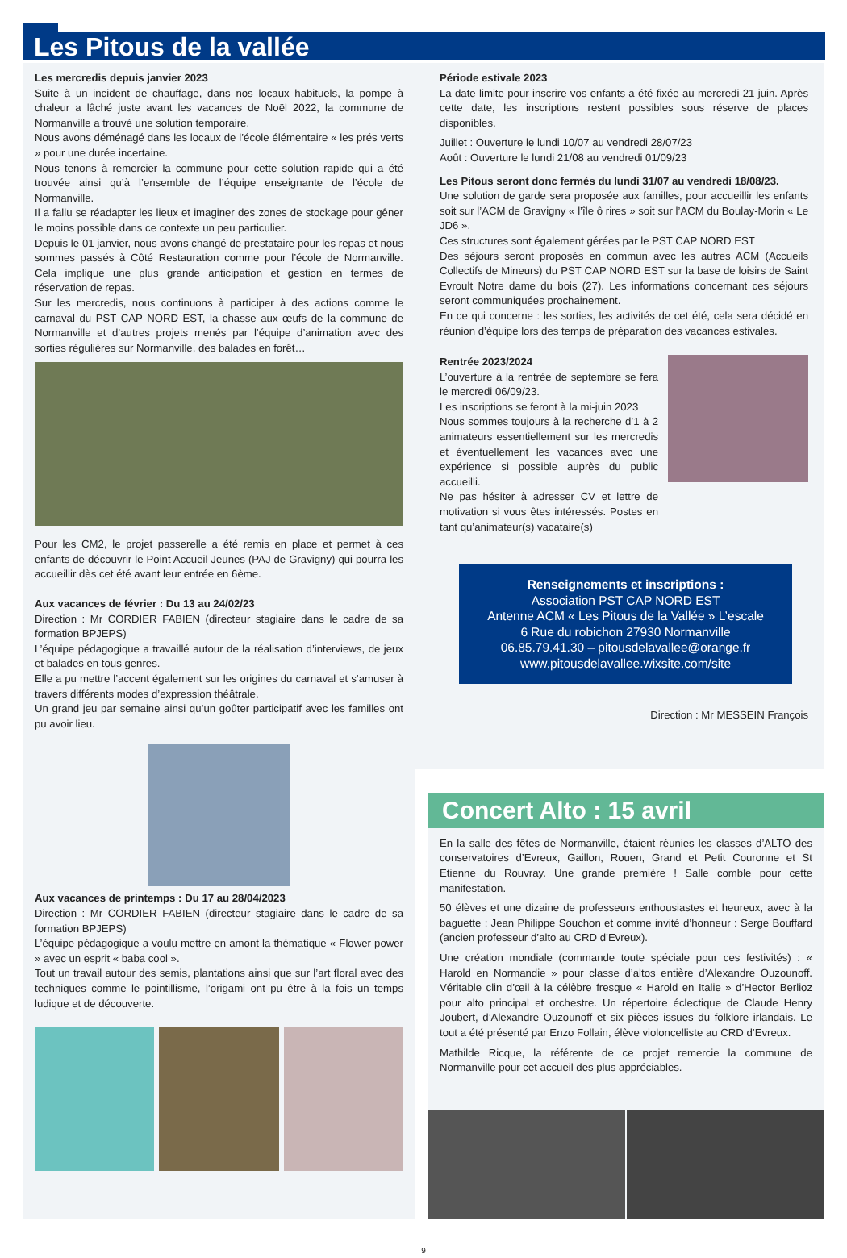Les Pitous de la vallée
Les mercredis depuis janvier 2023
Suite à un incident de chauffage, dans nos locaux habituels, la pompe à chaleur a lâché juste avant les vacances de Noël 2022, la commune de Normanville a trouvé une solution temporaire.
Nous avons déménagé dans les locaux de l’école élémentaire « les prés verts » pour une durée incertaine.
Nous tenons à remercier la commune pour cette solution rapide qui a été trouvée ainsi qu’à l’ensemble de l’équipe enseignante de l’école de Normanville.
Il a fallu se réadapter les lieux et imaginer des zones de stockage pour gêner le moins possible dans ce contexte un peu particulier.
Depuis le 01 janvier, nous avons changé de prestataire pour les repas et nous sommes passés à Côté Restauration comme pour l’école de Normanville. Cela implique une plus grande anticipation et gestion en termes de réservation de repas.
Sur les mercredis, nous continuons à participer à des actions comme le carnaval du PST CAP NORD EST, la chasse aux œufs de la commune de Normanville et d’autres projets menés par l’équipe d’animation avec des sorties régulières sur Normanville, des balades en forêt…
Pour les CM2, le projet passerelle a été remis en place et permet à ces enfants de découvrir le Point Accueil Jeunes (PAJ de Gravigny) qui pourra les accueillir dès cet été avant leur entrée en 6ème.
Aux vacances de février : Du 13 au 24/02/23
Direction : Mr CORDIER FABIEN (directeur stagiaire dans le cadre de sa formation BPJEPS)
L’équipe pédagogique a travaillé autour de la réalisation d’interviews, de jeux et balades en tous genres.
Elle a pu mettre l’accent également sur les origines du carnaval et s’amuser à travers différents modes d’expression théâtrale.
Un grand jeu par semaine ainsi qu’un goûter participatif avec les familles ont pu avoir lieu.
Aux vacances de printemps : Du 17 au 28/04/2023
Direction : Mr CORDIER FABIEN (directeur stagiaire dans le cadre de sa formation BPJEPS)
L’équipe pédagogique a voulu mettre en amont la thématique « Flower power » avec un esprit « baba cool ».
Tout un travail autour des semis, plantations ainsi que sur l’art floral avec des techniques comme le pointillisme, l’origami ont pu être à la fois un temps ludique et de découverte.
Période estivale 2023
La date limite pour inscrire vos enfants a été fixée au mercredi 21 juin. Après cette date, les inscriptions restent possibles sous réserve de places disponibles.
Juillet : Ouverture le lundi 10/07 au vendredi 28/07/23
Août : Ouverture le lundi 21/08 au vendredi 01/09/23
Les Pitous seront donc fermés du lundi 31/07 au vendredi 18/08/23.
Une solution de garde sera proposée aux familles, pour accueillir les enfants soit sur l’ACM de Gravigny « l’île ô rires » soit sur l’ACM du Boulay-Morin « Le JD6 ».
Ces structures sont également gérées par le PST CAP NORD EST
Des séjours seront proposés en commun avec les autres ACM (Accueils Collectifs de Mineurs) du PST CAP NORD EST sur la base de loisirs de Saint Evroult Notre dame du bois (27). Les informations concernant ces séjours seront communiquées prochainement.
En ce qui concerne : les sorties, les activités de cet été, cela sera décidé en réunion d’équipe lors des temps de préparation des vacances estivales.
Rentrée 2023/2024
L’ouverture à la rentrée de septembre se fera le mercredi 06/09/23.
Les inscriptions se feront à la mi-juin 2023
Nous sommes toujours à la recherche d’1 à 2 animateurs essentiellement sur les mercredis et éventuellement les vacances avec une expérience si possible auprès du public accueilli.
Ne pas hésiter à adresser CV et lettre de motivation si vous êtes intéressés. Postes en tant qu’animateur(s) vacataire(s)
Renseignements et inscriptions :
Association PST CAP NORD EST
Antenne ACM « Les Pitous de la Vallée » L’escale
6 Rue du robichon 27930 Normanville
06.85.79.41.30 – pitousdelavallee@orange.fr
www.pitousdelavallee.wixsite.com/site
Direction : Mr MESSEIN François
Concert Alto : 15 avril
En la salle des fêtes de Normanville, étaient réunies les classes d’ALTO des conservatoires d’Evreux, Gaillon, Rouen, Grand et Petit Couronne et St Etienne du Rouvray. Une grande première ! Salle comble pour cette manifestation.
50 élèves et une dizaine de professeurs enthousiastes et heureux, avec à la baguette : Jean Philippe Souchon et comme invité d’honneur : Serge Bouffard (ancien professeur d’alto au CRD d’Evreux).
Une création mondiale (commande toute spéciale pour ces festivités) : « Harold en Normandie » pour classe d’altos entière d’Alexandre Ouzounoff. Véritable clin d’œil à la célèbre fresque « Harold en Italie » d’Hector Berlioz pour alto principal et orchestre. Un répertoire éclectique de Claude Henry Joubert, d’Alexandre Ouzounoff et six pièces issues du folklore irlandais. Le tout a été présenté par Enzo Follain, élève violoncelliste au CRD d’Evreux.
Mathilde Ricque, la référente de ce projet remercie la commune de Normanville pour cet accueil des plus appréciables.
9